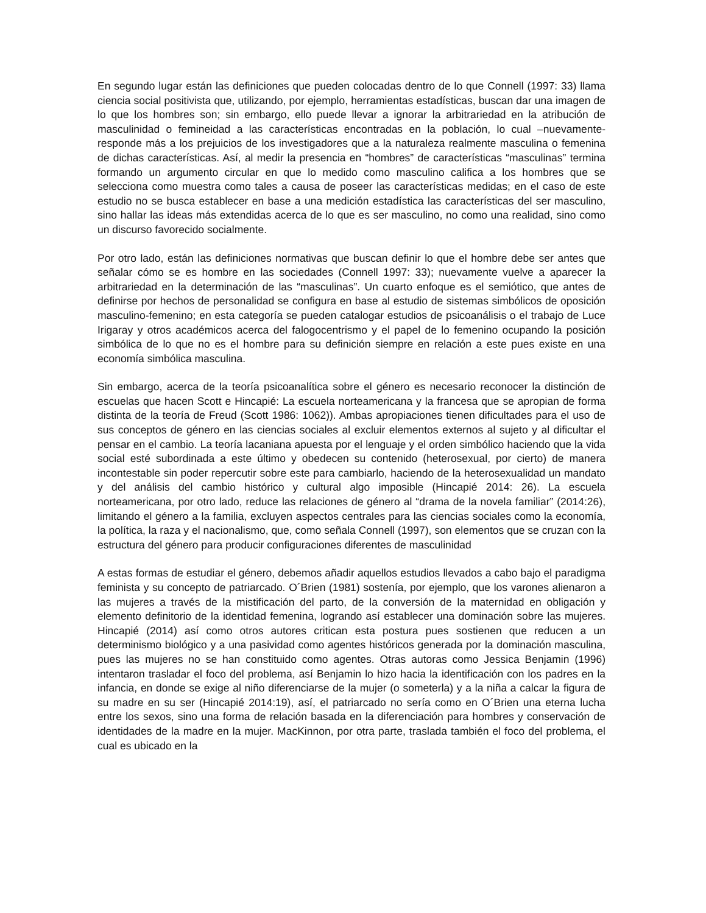En segundo lugar están las definiciones que pueden colocadas dentro de lo que Connell (1997: 33) llama ciencia social positivista que, utilizando, por ejemplo, herramientas estadísticas, buscan dar una imagen de lo que los hombres son; sin embargo, ello puede llevar a ignorar la arbitrariedad en la atribución de masculinidad o femineidad a las características encontradas en la población, lo cual –nuevamente- responde más a los prejuicios de los investigadores que a la naturaleza realmente masculina o femenina de dichas características. Así, al medir la presencia en “hombres” de características “masculinas” termina formando un argumento circular en que lo medido como masculino califica a los hombres que se selecciona como muestra como tales a causa de poseer las características medidas; en el caso de este estudio no se busca establecer en base a una medición estadística las características del ser masculino, sino hallar las ideas más extendidas acerca de lo que es ser masculino, no como una realidad, sino como un discurso favorecido socialmente.
Por otro lado, están las definiciones normativas que buscan definir lo que el hombre debe ser antes que señalar cómo se es hombre en las sociedades (Connell 1997: 33); nuevamente vuelve a aparecer la arbitrariedad en la determinación de las “masculinas”. Un cuarto enfoque es el semiótico, que antes de definirse por hechos de personalidad se configura en base al estudio de sistemas simbólicos de oposición masculino-femenino; en esta categoría se pueden catalogar estudios de psicoanálisis o el trabajo de Luce Irigaray y otros académicos acerca del falogocentrismo y el papel de lo femenino ocupando la posición simbólica de lo que no es el hombre para su definición siempre en relación a este pues existe en una economía simbólica masculina.
Sin embargo, acerca de la teoría psicoanalítica sobre el género es necesario reconocer la distinción de escuelas que hacen Scott e Hincapié: La escuela norteamericana y la francesa que se apropian de forma distinta de la teoría de Freud (Scott 1986: 1062)). Ambas apropiaciones tienen dificultades para el uso de sus conceptos de género en las ciencias sociales al excluir elementos externos al sujeto y al dificultar el pensar en el cambio. La teoría lacaniana apuesta por el lenguaje y el orden simbólico haciendo que la vida social esté subordinada a este último y obedecen su contenido (heterosexual, por cierto) de manera incontestable sin poder repercutir sobre este para cambiarlo, haciendo de la heterosexualidad un mandato y del análisis del cambio histórico y cultural algo imposible (Hincapié 2014: 26). La escuela norteamericana, por otro lado, reduce las relaciones de género al “drama de la novela familiar” (2014:26), limitando el género a la familia, excluyen aspectos centrales para las ciencias sociales como la economía, la política, la raza y el nacionalismo, que, como señala Connell (1997), son elementos que se cruzan con la estructura del género para producir configuraciones diferentes de masculinidad
A estas formas de estudiar el género, debemos añadir aquellos estudios llevados a cabo bajo el paradigma feminista y su concepto de patriarcado. O´Brien (1981) sostenía, por ejemplo, que los varones alienaron a las mujeres a través de la mistificación del parto, de la conversión de la maternidad en obligación y elemento definitorio de la identidad femenina, logrando así establecer una dominación sobre las mujeres. Hincapié (2014) así como otros autores critican esta postura pues sostienen que reducen a un determinismo biológico y a una pasividad como agentes históricos generada por la dominación masculina, pues las mujeres no se han constituido como agentes. Otras autoras como Jessica Benjamin (1996) intentaron trasladar el foco del problema, así Benjamin lo hizo hacia la identificación con los padres en la infancia, en donde se exige al niño diferenciarse de la mujer (o someterla) y a la niña a calcar la figura de su madre en su ser (Hincapié 2014:19), así, el patriarcado no sería como en O´Brien una eterna lucha entre los sexos, sino una forma de relación basada en la diferenciación para hombres y conservación de identidades de la madre en la mujer. MacKinnon, por otra parte, traslada también el foco del problema, el cual es ubicado en la